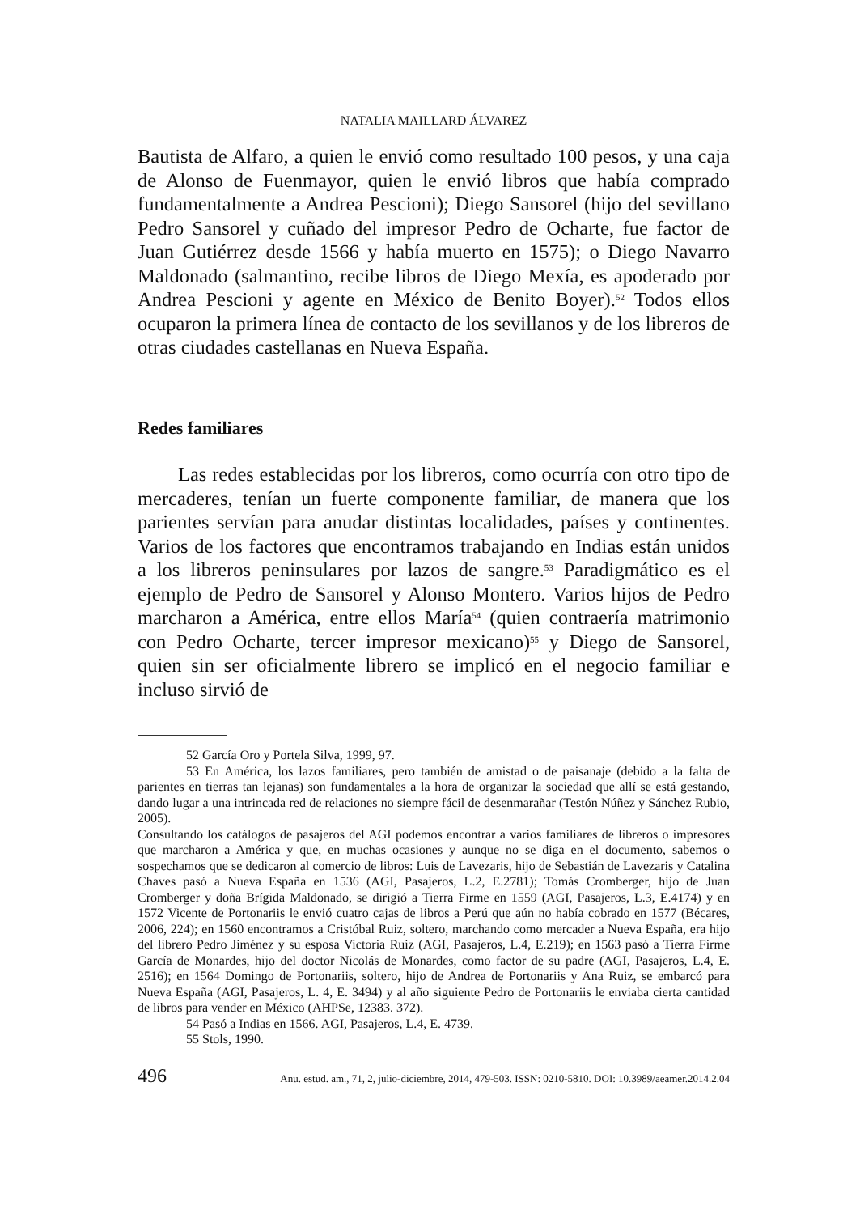NATALIA MAILLARD ÁLVAREZ
Bautista de Alfaro, a quien le envió como resultado 100 pesos, y una caja de Alonso de Fuenmayor, quien le envió libros que había comprado fundamentalmente a Andrea Pescioni); Diego Sansorel (hijo del sevillano Pedro Sansorel y cuñado del impresor Pedro de Ocharte, fue factor de Juan Gutiérrez desde 1566 y había muerto en 1575); o Diego Navarro Maldonado (salmantino, recibe libros de Diego Mexía, es apoderado por Andrea Pescioni y agente en México de Benito Boyer).<sup>52</sup> Todos ellos ocuparon la primera línea de contacto de los sevillanos y de los libreros de otras ciudades castellanas en Nueva España.
Redes familiares
Las redes establecidas por los libreros, como ocurría con otro tipo de mercaderes, tenían un fuerte componente familiar, de manera que los parientes servían para anudar distintas localidades, países y continentes. Varios de los factores que encontramos trabajando en Indias están unidos a los libreros peninsulares por lazos de sangre.<sup>53</sup> Paradigmático es el ejemplo de Pedro de Sansorel y Alonso Montero. Varios hijos de Pedro marcharon a América, entre ellos María<sup>54</sup> (quien contraería matrimonio con Pedro Ocharte, tercer impresor mexicano)<sup>55</sup> y Diego de Sansorel, quien sin ser oficialmente librero se implicó en el negocio familiar e incluso sirvió de
52 García Oro y Portela Silva, 1999, 97.
53 En América, los lazos familiares, pero también de amistad o de paisanaje (debido a la falta de parientes en tierras tan lejanas) son fundamentales a la hora de organizar la sociedad que allí se está gestando, dando lugar a una intrincada red de relaciones no siempre fácil de desenmarañar (Testón Núñez y Sánchez Rubio, 2005).
Consultando los catálogos de pasajeros del AGI podemos encontrar a varios familiares de libreros o impresores que marcharon a América y que, en muchas ocasiones y aunque no se diga en el documento, sabemos o sospechamos que se dedicaron al comercio de libros: Luis de Lavezaris, hijo de Sebastián de Lavezaris y Catalina Chaves pasó a Nueva España en 1536 (AGI, Pasajeros, L.2, E.2781); Tomás Cromberger, hijo de Juan Cromberger y doña Brígida Maldonado, se dirigió a Tierra Firme en 1559 (AGI, Pasajeros, L.3, E.4174) y en 1572 Vicente de Portonariis le envió cuatro cajas de libros a Perú que aún no había cobrado en 1577 (Bécares, 2006, 224); en 1560 encontramos a Cristóbal Ruiz, soltero, marchando como mercader a Nueva España, era hijo del librero Pedro Jiménez y su esposa Victoria Ruiz (AGI, Pasajeros, L.4, E.219); en 1563 pasó a Tierra Firme García de Monardes, hijo del doctor Nicolás de Monardes, como factor de su padre (AGI, Pasajeros, L.4, E. 2516); en 1564 Domingo de Portonariis, soltero, hijo de Andrea de Portonariis y Ana Ruiz, se embarcó para Nueva España (AGI, Pasajeros, L. 4, E. 3494) y al año siguiente Pedro de Portonariis le enviaba cierta cantidad de libros para vender en México (AHPSe, 12383. 372).
54 Pasó a Indias en 1566. AGI, Pasajeros, L.4, E. 4739.
55 Stols, 1990.
496 Anu. estud. am., 71, 2, julio-diciembre, 2014, 479-503. ISSN: 0210-5810. DOI: 10.3989/aeamer.2014.2.04